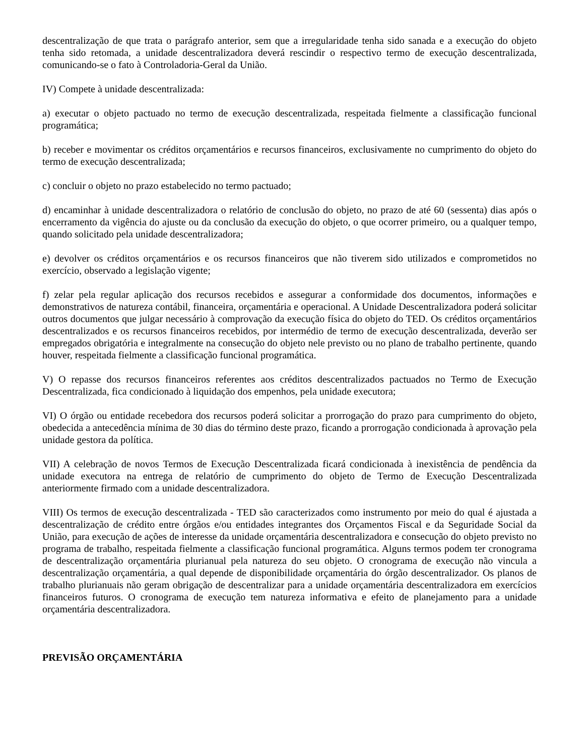descentralização de que trata o parágrafo anterior, sem que a irregularidade tenha sido sanada e a execução do objeto tenha sido retomada, a unidade descentralizadora deverá rescindir o respectivo termo de execução descentralizada, comunicando-se o fato à Controladoria-Geral da União.
IV) Compete à unidade descentralizada:
a) executar o objeto pactuado no termo de execução descentralizada, respeitada fielmente a classificação funcional programática;
b) receber e movimentar os créditos orçamentários e recursos financeiros, exclusivamente no cumprimento do objeto do termo de execução descentralizada;
c) concluir o objeto no prazo estabelecido no termo pactuado;
d) encaminhar à unidade descentralizadora o relatório de conclusão do objeto, no prazo de até 60 (sessenta) dias após o encerramento da vigência do ajuste ou da conclusão da execução do objeto, o que ocorrer primeiro, ou a qualquer tempo, quando solicitado pela unidade descentralizadora;
e) devolver os créditos orçamentários e os recursos financeiros que não tiverem sido utilizados e comprometidos no exercício, observado a legislação vigente;
f) zelar pela regular aplicação dos recursos recebidos e assegurar a conformidade dos documentos, informações e demonstrativos de natureza contábil, financeira, orçamentária e operacional. A Unidade Descentralizadora poderá solicitar outros documentos que julgar necessário à comprovação da execução física do objeto do TED. Os créditos orçamentários descentralizados e os recursos financeiros recebidos, por intermédio de termo de execução descentralizada, deverão ser empregados obrigatória e integralmente na consecução do objeto nele previsto ou no plano de trabalho pertinente, quando houver, respeitada fielmente a classificação funcional programática.
V) O repasse dos recursos financeiros referentes aos créditos descentralizados pactuados no Termo de Execução Descentralizada, fica condicionado à liquidação dos empenhos, pela unidade executora;
VI) O órgão ou entidade recebedora dos recursos poderá solicitar a prorrogação do prazo para cumprimento do objeto, obedecida a antecedência mínima de 30 dias do término deste prazo, ficando a prorrogação condicionada à aprovação pela unidade gestora da política.
VII) A celebração de novos Termos de Execução Descentralizada ficará condicionada à inexistência de pendência da unidade executora na entrega de relatório de cumprimento do objeto de Termo de Execução Descentralizada anteriormente firmado com a unidade descentralizadora.
VIII) Os termos de execução descentralizada - TED são caracterizados como instrumento por meio do qual é ajustada a descentralização de crédito entre órgãos e/ou entidades integrantes dos Orçamentos Fiscal e da Seguridade Social da União, para execução de ações de interesse da unidade orçamentária descentralizadora e consecução do objeto previsto no programa de trabalho, respeitada fielmente a classificação funcional programática. Alguns termos podem ter cronograma de descentralização orçamentária plurianual pela natureza do seu objeto. O cronograma de execução não vincula a descentralização orçamentária, a qual depende de disponibilidade orçamentária do órgão descentralizador. Os planos de trabalho plurianuais não geram obrigação de descentralizar para a unidade orçamentária descentralizadora em exercícios financeiros futuros. O cronograma de execução tem natureza informativa e efeito de planejamento para a unidade orçamentária descentralizadora.
PREVISÃO ORÇAMENTÁRIA